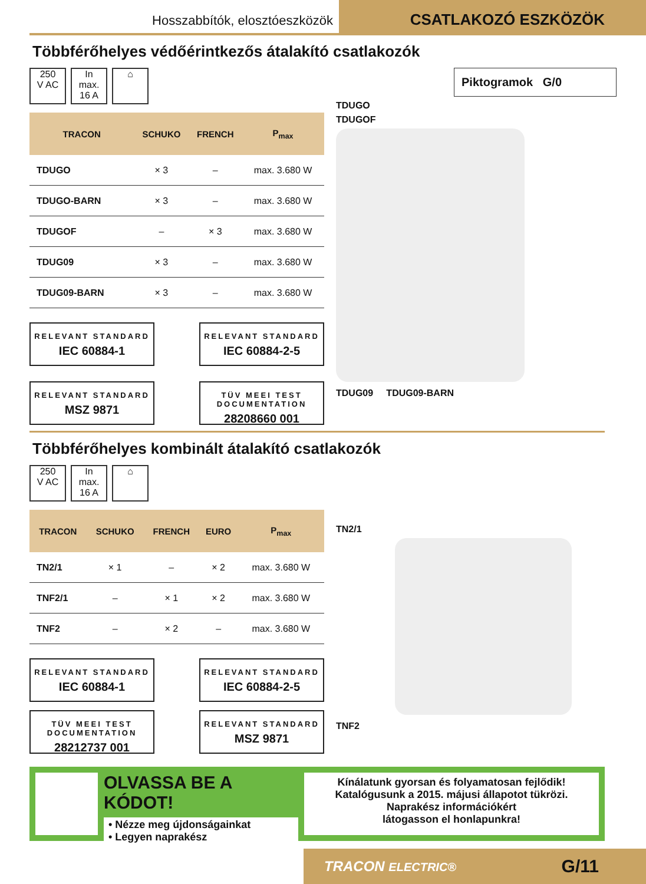Hosszabbítók, elosztóeszközök
CSATLAKOZÓ ESZKÖZÖK
Többférőhelyes védőérintkezős átalakító csatlakozók
250
V AC
In
max.
16 A
⌂
| TRACON | SCHUKO | FRENCH | P<sub>max</sub> |
| --- | --- | --- | --- |
| TDUGO | × 3 | – | max. 3.680 W |
| TDUGO-BARN | × 3 | – | max. 3.680 W |
| TDUGOF | – | × 3 | max. 3.680 W |
| TDUG09 | × 3 | – | max. 3.680 W |
| TDUG09-BARN | × 3 | – | max. 3.680 W |
RELEVANT STANDARD
IEC 60884-1
RELEVANT STANDARD
IEC 60884-2-5
RELEVANT STANDARD
MSZ 9871
TÜV MEEI TEST DOCUMENTATION
28208660 001
Piktogramok G/0
TDUGO
TDUGOF
TDUG09 TDUG09-BARN
Többférőhelyes kombinált átalakító csatlakozók
250
V AC
In
max.
16 A
⌂
| TRACON | SCHUKO | FRENCH | EURO | P<sub>max</sub> |
| --- | --- | --- | --- | --- |
| TN2/1 | × 1 | – | × 2 | max. 3.680 W |
| TNF2/1 | – | × 1 | × 2 | max. 3.680 W |
| TNF2 | – | × 2 | – | max. 3.680 W |
RELEVANT STANDARD
IEC 60884-1
RELEVANT STANDARD
IEC 60884-2-5
TÜV MEEI TEST DOCUMENTATION
28212737 001
RELEVANT STANDARD
MSZ 9871
TN2/1
TNF2
OLVASSA BE A KÓDOT!
• Nézze meg újdonságainkat
• Legyen naprakész
Kínálatunk gyorsan és folyamatosan fejlődik!
Katalógusunk a 2015. májusi állapotot tükrözi.
Naprakész információkért
látogasson el honlapunkra!
TRACON ELECTRIC® G/11